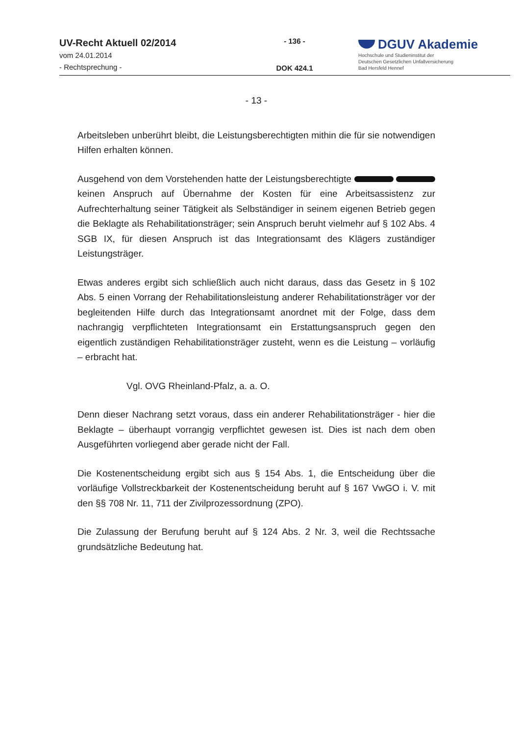UV-Recht Aktuell 02/2014
vom 24.01.2014
- Rechtsprechung -
- 136 -
DOK 424.1
DGUV Akademie
Hochschule und Studieninstitut der
Deutschen Gesetzlichen Unfallversicherung
Bad Hersfeld Hennef
- 13 -
Arbeitsleben unberührt bleibt, die Leistungsberechtigten mithin die für sie notwendigen Hilfen erhalten können.
Ausgehend von dem Vorstehenden hatte der Leistungsberechtigte keinen Anspruch auf Übernahme der Kosten für eine Arbeitsassistenz zur Aufrechterhaltung seiner Tätigkeit als Selbständiger in seinem eigenen Betrieb gegen die Beklagte als Rehabilitationsträger; sein Anspruch beruht vielmehr auf § 102 Abs. 4 SGB IX, für diesen Anspruch ist das Integrationsamt des Klägers zuständiger Leistungsträger.
Etwas anderes ergibt sich schließlich auch nicht daraus, dass das Gesetz in § 102 Abs. 5 einen Vorrang der Rehabilitationsleistung anderer Rehabilitationsträger vor der begleitenden Hilfe durch das Integrationsamt anordnet mit der Folge, dass dem nachrangig verpflichteten Integrationsamt ein Erstattungsanspruch gegen den eigentlich zuständigen Rehabilitationsträger zusteht, wenn es die Leistung – vorläufig – erbracht hat.
Vgl. OVG Rheinland-Pfalz, a. a. O.
Denn dieser Nachrang setzt voraus, dass ein anderer Rehabilitationsträger - hier die Beklagte – überhaupt vorrangig verpflichtet gewesen ist. Dies ist nach dem oben Ausgeführten vorliegend aber gerade nicht der Fall.
Die Kostenentscheidung ergibt sich aus § 154 Abs. 1, die Entscheidung über die vorläufige Vollstreckbarkeit der Kostenentscheidung beruht auf § 167 VwGO i. V. mit den §§ 708 Nr. 11, 711 der Zivilprozessordnung (ZPO).
Die Zulassung der Berufung beruht auf § 124 Abs. 2 Nr. 3, weil die Rechtssache grundsätzliche Bedeutung hat.